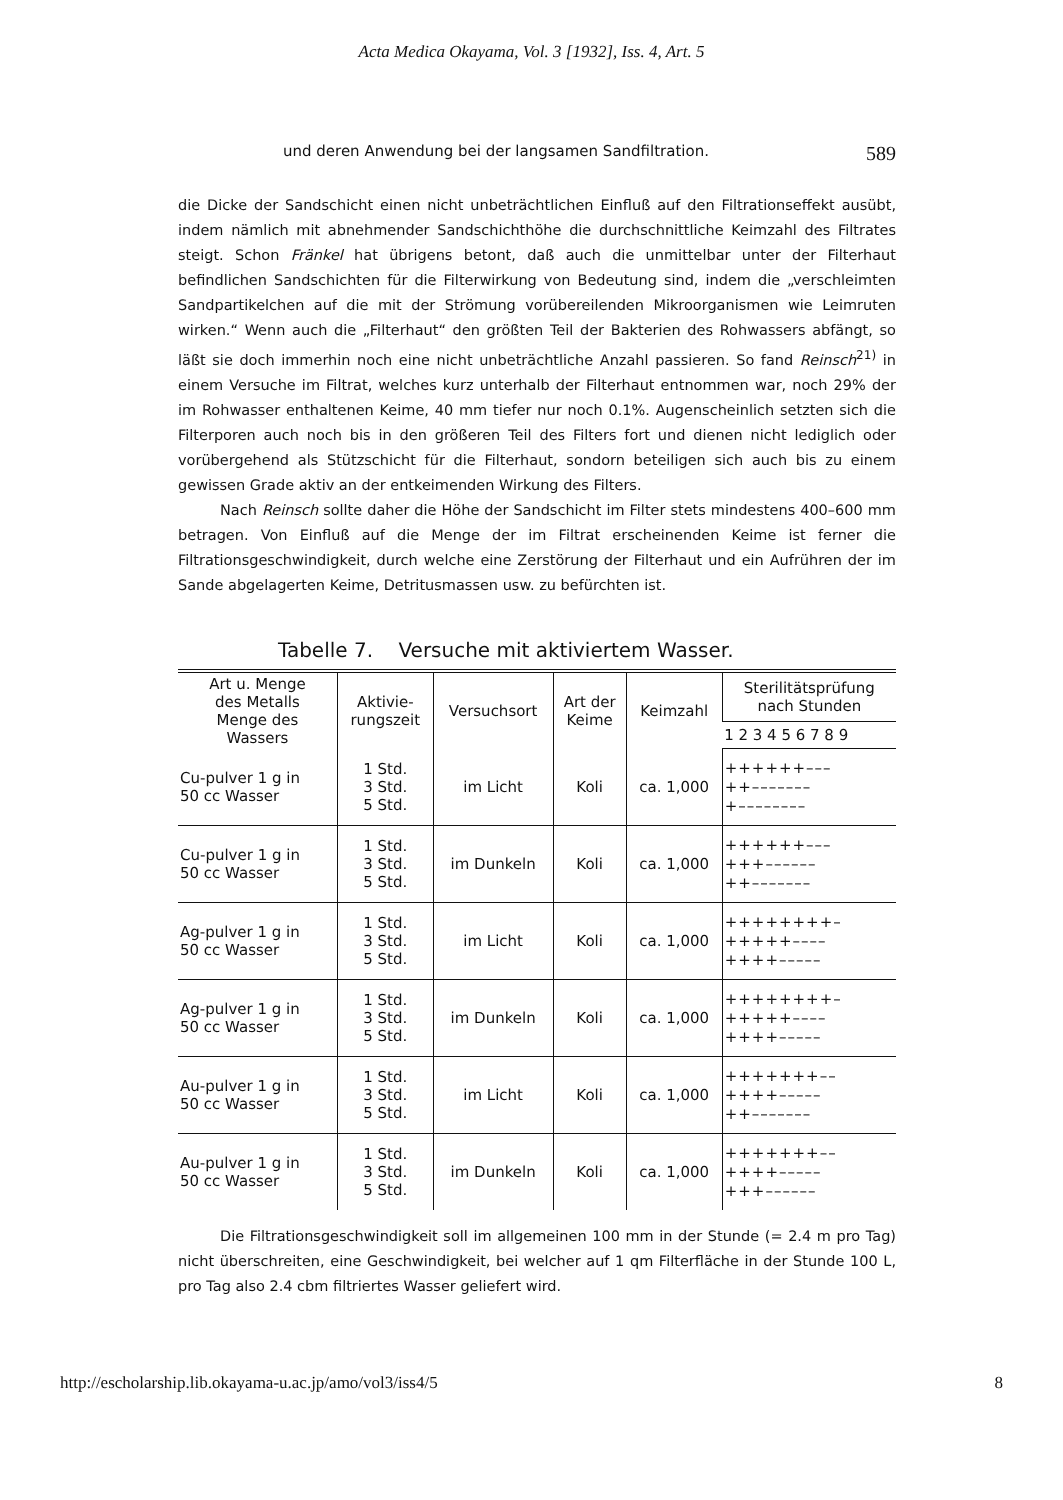Acta Medica Okayama, Vol. 3 [1932], Iss. 4, Art. 5
und deren Anwendung bei der langsamen Sandfiltration. 589
die Dicke der Sandschicht einen nicht unbeträchtlichen Einfluß auf den Filtrationseffekt ausübt, indem nämlich mit abnehmender Sandschichthöhe die durchschnittliche Keimzahl des Filtrates steigt. Schon Fränkel hat übrigens betont, daß auch die unmittelbar unter der Filterhaut befindlichen Sandschichten für die Filterwirkung von Bedeutung sind, indem die „verschleimten Sandpartikelchen auf die mit der Strömung vorübereilenden Mikroorganismen wie Leimruten wirken.“ Wenn auch die „Filterhaut“ den größten Teil der Bakterien des Rohwassers abfängt, so läßt sie doch immerhin noch eine nicht unbeträchtliche Anzahl passieren. So fand Reinsch<sup>21)</sup> in einem Versuche im Filtrat, welches kurz unterhalb der Filterhaut entnommen war, noch 29% der im Rohwasser enthaltenen Keime, 40 mm tiefer nur noch 0.1%. Augenscheinlich setzten sich die Filterporen auch noch bis in den größeren Teil des Filters fort und dienen nicht lediglich oder vorübergehend als Stützschicht für die Filterhaut, sondorn beteiligen sich auch bis zu einem gewissen Grade aktiv an der entkeimenden Wirkung des Filters.
Nach Reinsch sollte daher die Höhe der Sandschicht im Filter stets mindestens 400–600 mm betragen. Von Einfluß auf die Menge der im Filtrat erscheinenden Keime ist ferner die Filtrationsgeschwindigkeit, durch welche eine Zerstörung der Filterhaut und ein Aufrühren der im Sande abgelagerten Keime, Detritusmassen usw. zu befürchten ist.
Tabelle 7. Versuche mit aktiviertem Wasser.
| Art u. Menge des Metalls Menge des Wassers | Aktivie- rungszeit | Versuchsort | Art der Keime | Keimzahl | Sterilitätsprüfung nach Stunden |
| --- | --- | --- | --- | --- | --- |
| | | | | | 1 2 3 4 5 6 7 8 9 |
| Cu-pulver 1 g in 50 cc Wasser | 1 Std. 3 Std. 5 Std. | im Licht | Koli | ca. 1,000 | ++++++––– ++––––––– +–––––––– |
| Cu-pulver 1 g in 50 cc Wasser | 1 Std. 3 Std. 5 Std. | im Dunkeln | Koli | ca. 1,000 | ++++++––– +++–––––– ++––––––– |
| Ag-pulver 1 g in 50 cc Wasser | 1 Std. 3 Std. 5 Std. | im Licht | Koli | ca. 1,000 | ++++++++– +++++–––– ++++––––– |
| Ag-pulver 1 g in 50 cc Wasser | 1 Std. 3 Std. 5 Std. | im Dunkeln | Koli | ca. 1,000 | ++++++++– +++++–––– ++++––––– |
| Au-pulver 1 g in 50 cc Wasser | 1 Std. 3 Std. 5 Std. | im Licht | Koli | ca. 1,000 | +++++++–– ++++––––– ++––––––– |
| Au-pulver 1 g in 50 cc Wasser | 1 Std. 3 Std. 5 Std. | im Dunkeln | Koli | ca. 1,000 | +++++++–– ++++––––– +++–––––– |
Die Filtrationsgeschwindigkeit soll im allgemeinen 100 mm in der Stunde (= 2.4 m pro Tag) nicht überschreiten, eine Geschwindigkeit, bei welcher auf 1 qm Filterfläche in der Stunde 100 L, pro Tag also 2.4 cbm filtriertes Wasser geliefert wird.
http://escholarship.lib.okayama-u.ac.jp/amo/vol3/iss4/5 8